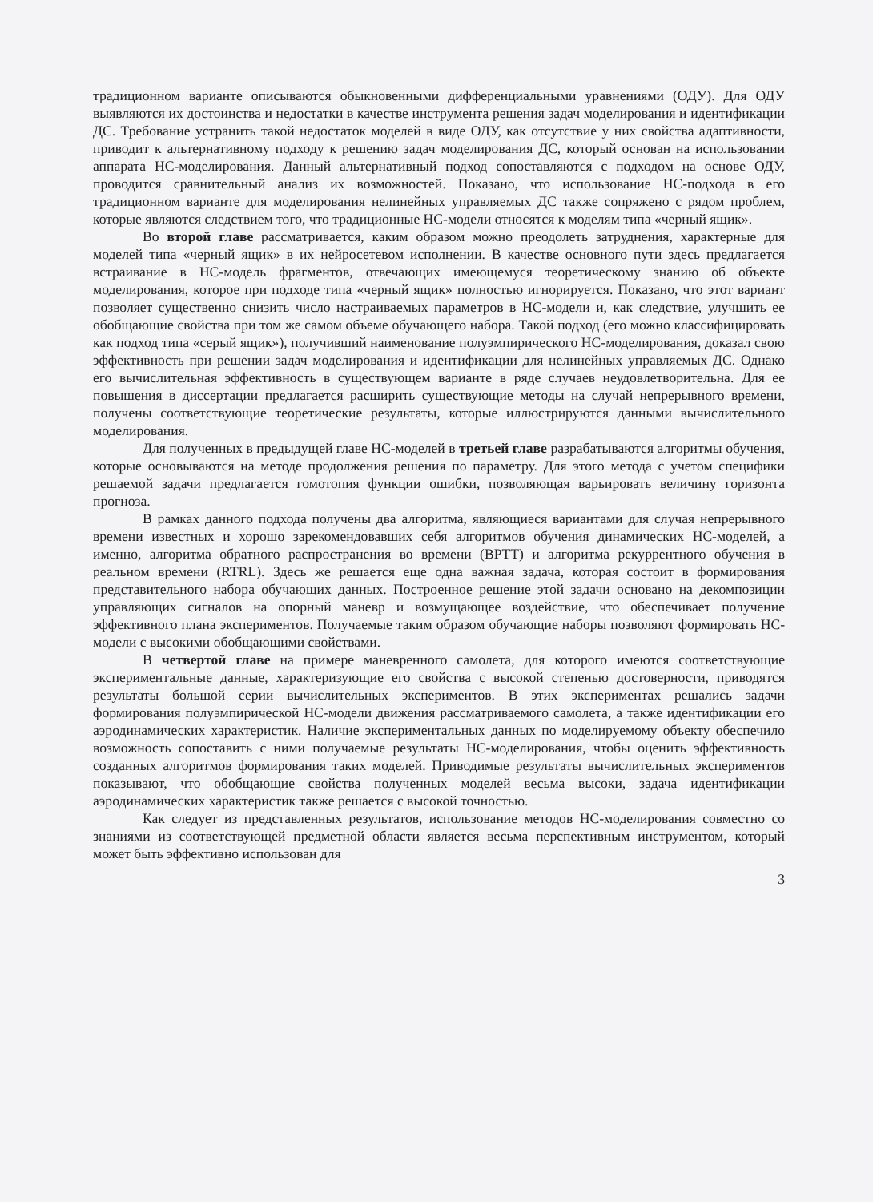традиционном варианте описываются обыкновенными дифференциальными уравнениями (ОДУ). Для ОДУ выявляются их достоинства и недостатки в качестве инструмента решения задач моделирования и идентификации ДС. Требование устранить такой недостаток моделей в виде ОДУ, как отсутствие у них свойства адаптивности, приводит к альтернативному подходу к решению задач моделирования ДС, который основан на использовании аппарата НС-моделирования. Данный альтернативный подход сопоставляются с подходом на основе ОДУ, проводится сравнительный анализ их возможностей. Показано, что использование НС-подхода в его традиционном варианте для моделирования нелинейных управляемых ДС также сопряжено с рядом проблем, которые являются следствием того, что традиционные НС-модели относятся к моделям типа «черный ящик».
Во второй главе рассматривается, каким образом можно преодолеть затруднения, характерные для моделей типа «черный ящик» в их нейросетевом исполнении. В качестве основного пути здесь предлагается встраивание в НС-модель фрагментов, отвечающих имеющемуся теоретическому знанию об объекте моделирования, которое при подходе типа «черный ящик» полностью игнорируется. Показано, что этот вариант позволяет существенно снизить число настраиваемых параметров в НС-модели и, как следствие, улучшить ее обобщающие свойства при том же самом объеме обучающего набора. Такой подход (его можно классифицировать как подход типа «серый ящик»), получивший наименование полуэмпирического НС-моделирования, доказал свою эффективность при решении задач моделирования и идентификации для нелинейных управляемых ДС. Однако его вычислительная эффективность в существующем варианте в ряде случаев неудовлетворительна. Для ее повышения в диссертации предлагается расширить существующие методы на случай непрерывного времени, получены соответствующие теоретические результаты, которые иллюстрируются данными вычислительного моделирования.
Для полученных в предыдущей главе НС-моделей в третьей главе разрабатываются алгоритмы обучения, которые основываются на методе продолжения решения по параметру. Для этого метода с учетом специфики решаемой задачи предлагается гомотопия функции ошибки, позволяющая варьировать величину горизонта прогноза.
В рамках данного подхода получены два алгоритма, являющиеся вариантами для случая непрерывного времени известных и хорошо зарекомендовавших себя алгоритмов обучения динамических НС-моделей, а именно, алгоритма обратного распространения во времени (BPTT) и алгоритма рекуррентного обучения в реальном времени (RTRL). Здесь же решается еще одна важная задача, которая состоит в формирования представительного набора обучающих данных. Построенное решение этой задачи основано на декомпозиции управляющих сигналов на опорный маневр и возмущающее воздействие, что обеспечивает получение эффективного плана экспериментов. Получаемые таким образом обучающие наборы позволяют формировать НС-модели с высокими обобщающими свойствами.
В четвертой главе на примере маневренного самолета, для которого имеются соответствующие экспериментальные данные, характеризующие его свойства с высокой степенью достоверности, приводятся результаты большой серии вычислительных экспериментов. В этих экспериментах решались задачи формирования полуэмпирической НС-модели движения рассматриваемого самолета, а также идентификации его аэродинамических характеристик. Наличие экспериментальных данных по моделируемому объекту обеспечило возможность сопоставить с ними получаемые результаты НС-моделирования, чтобы оценить эффективность созданных алгоритмов формирования таких моделей. Приводимые результаты вычислительных экспериментов показывают, что обобщающие свойства полученных моделей весьма высоки, задача идентификации аэродинамических характеристик также решается с высокой точностью.
Как следует из представленных результатов, использование методов НС-моделирования совместно со знаниями из соответствующей предметной области является весьма перспективным инструментом, который может быть эффективно использован для
3